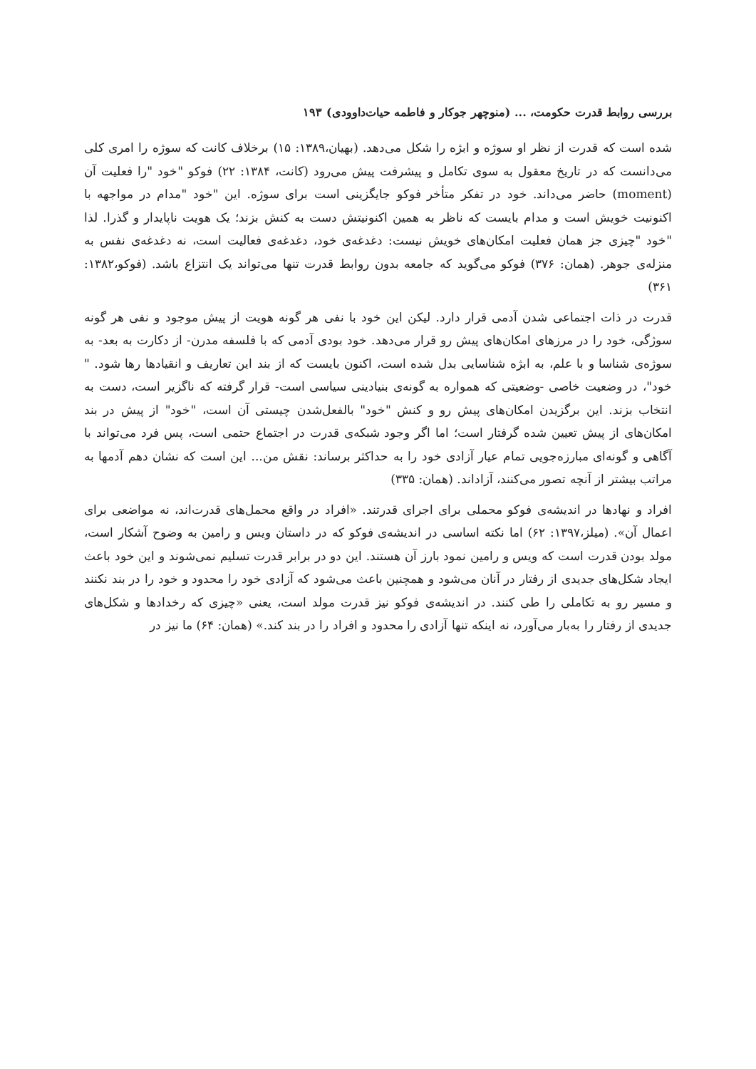بررسی روابط قدرت حکومت، ... (منوچهر جوکار و فاطمه حیات‌داوودی) ۱۹۳
شده است که قدرت از نظر او سوژه و ابژه را شکل می‌دهد. (بهیان،۱۳۸۹: ۱۵) برخلاف کانت که سوژه را امری کلی می‌دانست که در تاریخ معقول به سوی تکامل و پیشرفت پیش می‌رود (کانت، ۱۳۸۴: ۲۲) فوکو "خود "را فعلیت آن (moment) حاضر می‌داند. خود در تفکر متأخر فوکو جایگزینی است برای سوژه. این "خود "مدام در مواجهه با اکنونیت خویش است و مدام بایست که ناظر به همین اکنونیتش دست به کنش بزند؛ یک هویت ناپایدار و گذرا. لذا "خود "چیزی جز همان فعلیت امکان‌های خویش نیست: دغدغه‌ی خود، دغدغه‌ی فعالیت است، نه دغدغه‌ی نفس به منزله‌ی جوهر. (همان: ۳۷۶) فوکو می‌گوید که جامعه بدون روابط قدرت تنها می‌تواند یک انتزاع باشد. (فوکو،۱۳۸۲: ۳۶۱)
قدرت در ذات اجتماعی شدن آدمی قرار دارد. لیکن این خود با نفی هر گونه هویت از پیش موجود و نفی هر گونه سوژگی، خود را در مرزهای امکان‌های پیش رو قرار می‌دهد. خود بودی آدمی که با فلسفه مدرن- از دکارت به بعد- به سوژه‌ی شناسا و با علم، به ابژه شناسایی بدل شده است، اکنون بایست که از بند این تعاریف و انقیادها رها شود. " خود"، در وضعیت خاصی -وضعیتی که همواره به گونه‌ی بنیادینی سیاسی است- قرار گرفته که ناگزیر است، دست به انتخاب بزند. این برگزیدن امکان‌های پیش رو و کنش "خود" بالفعل‌شدن چیستی آن است، "خود" از پیش در بند امکان‌های از پیش تعیین شده گرفتار است؛ اما اگر وجود شبکه‌ی قدرت در اجتماع حتمی است، پس فرد می‌تواند با آگاهی و گونه‌ای مبارزه‌جویی تمام عیار آزادی خود را به حداکثر برساند: نقش من... این است که نشان دهم آدمها به مراتب بیشتر از آنچه تصور می‌کنند، آزاداند. (همان: ۳۳۵)
افراد و نهادها در اندیشه‌ی فوکو محملی برای اجرای قدرتند. «افراد در واقع محمل‌های قدرت‌اند، نه مواضعی برای اعمال آن». (میلز،۱۳۹۷: ۶۲) اما نکته اساسی در اندیشه‌ی فوکو که در داستان ویس و رامین به وضوح آشکار است، مولد بودن قدرت است که ویس و رامین نمود بارز آن هستند. این دو در برابر قدرت تسلیم نمی‌شوند و این خود باعث ایجاد شکل‌های جدیدی از رفتار در آنان می‌شود و همچنین باعث می‌شود که آزادی خود را محدود و خود را در بند نکنند و مسیر رو به تکاملی را طی کنند. در اندیشه‌ی فوکو نیز قدرت مولد است، یعنی «چیزی که رخدادها و شکل‌های جدیدی از رفتار را به‌بار می‌آورد، نه اینکه تنها آزادی را محدود و افراد را در بند کند.» (همان: ۶۴) ما نیز در